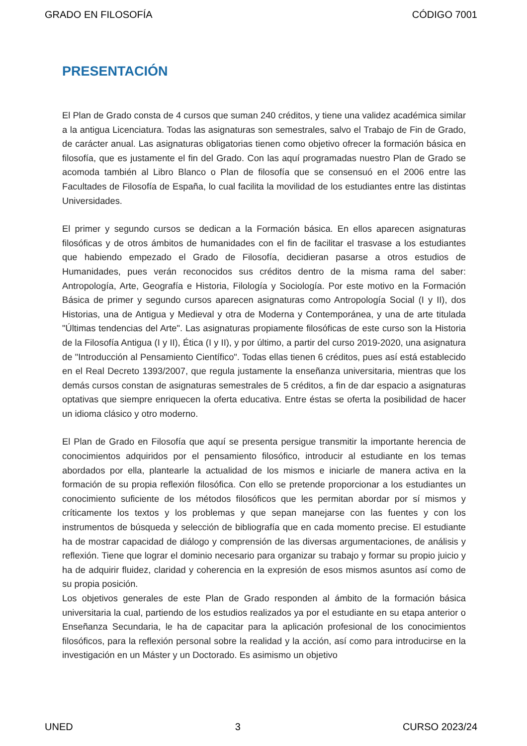GRADO EN FILOSOFÍA CÓDIGO 7001
PRESENTACIÓN
El Plan de Grado consta de 4 cursos que suman 240 créditos, y tiene una validez académica similar a la antigua Licenciatura. Todas las asignaturas son semestrales, salvo el Trabajo de Fin de Grado, de carácter anual. Las asignaturas obligatorias tienen como objetivo ofrecer la formación básica en filosofía, que es justamente el fin del Grado. Con las aquí programadas nuestro Plan de Grado se acomoda también al Libro Blanco o Plan de filosofía que se consensuó en el 2006 entre las Facultades de Filosofía de España, lo cual facilita la movilidad de los estudiantes entre las distintas Universidades.
El primer y segundo cursos se dedican a la Formación básica. En ellos aparecen asignaturas filosóficas y de otros ámbitos de humanidades con el fin de facilitar el trasvase a los estudiantes que habiendo empezado el Grado de Filosofía, decidieran pasarse a otros estudios de Humanidades, pues verán reconocidos sus créditos dentro de la misma rama del saber: Antropología, Arte, Geografía e Historia, Filología y Sociología. Por este motivo en la Formación Básica de primer y segundo cursos aparecen asignaturas como Antropología Social (I y II), dos Historias, una de Antigua y Medieval y otra de Moderna y Contemporánea, y una de arte titulada "Últimas tendencias del Arte". Las asignaturas propiamente filosóficas de este curso son la Historia de la Filosofía Antigua (I y II), Ética (I y II), y por último, a partir del curso 2019-2020, una asignatura de "Introducción al Pensamiento Científico". Todas ellas tienen 6 créditos, pues así está establecido en el Real Decreto 1393/2007, que regula justamente la enseñanza universitaria, mientras que los demás cursos constan de asignaturas semestrales de 5 créditos, a fin de dar espacio a asignaturas optativas que siempre enriquecen la oferta educativa. Entre éstas se oferta la posibilidad de hacer un idioma clásico y otro moderno.
El Plan de Grado en Filosofía que aquí se presenta persigue transmitir la importante herencia de conocimientos adquiridos por el pensamiento filosófico, introducir al estudiante en los temas abordados por ella, plantearle la actualidad de los mismos e iniciarle de manera activa en la formación de su propia reflexión filosófica. Con ello se pretende proporcionar a los estudiantes un conocimiento suficiente de los métodos filosóficos que les permitan abordar por sí mismos y críticamente los textos y los problemas y que sepan manejarse con las fuentes y con los instrumentos de búsqueda y selección de bibliografía que en cada momento precise. El estudiante ha de mostrar capacidad de diálogo y comprensión de las diversas argumentaciones, de análisis y reflexión. Tiene que lograr el dominio necesario para organizar su trabajo y formar su propio juicio y ha de adquirir fluidez, claridad y coherencia en la expresión de esos mismos asuntos así como de su propia posición.
Los objetivos generales de este Plan de Grado responden al ámbito de la formación básica universitaria la cual, partiendo de los estudios realizados ya por el estudiante en su etapa anterior o Enseñanza Secundaria, le ha de capacitar para la aplicación profesional de los conocimientos filosóficos, para la reflexión personal sobre la realidad y la acción, así como para introducirse en la investigación en un Máster y un Doctorado. Es asimismo un objetivo
UNED 3 CURSO 2023/24